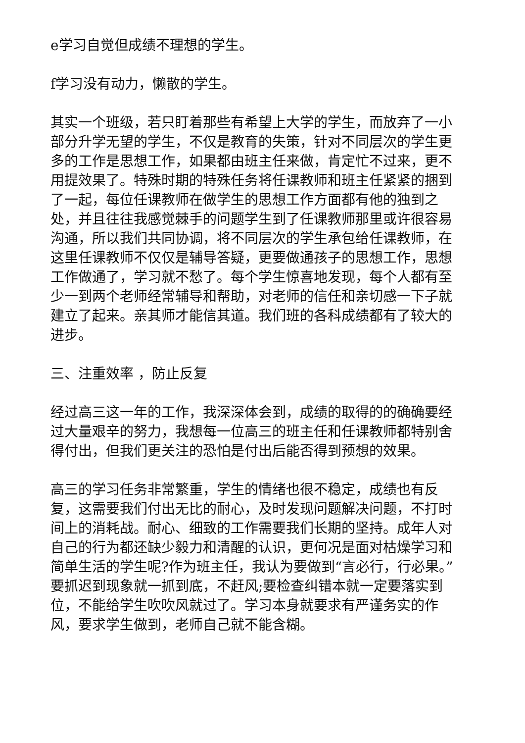e学习自觉但成绩不理想的学生。
f学习没有动力，懒散的学生。
其实一个班级，若只盯着那些有希望上大学的学生，而放弃了一小部分升学无望的学生，不仅是教育的失策，针对不同层次的学生更多的工作是思想工作，如果都由班主任来做，肯定忙不过来，更不用提效果了。特殊时期的特殊任务将任课教师和班主任紧紧的捆到了一起，每位任课教师在做学生的思想工作方面都有他的独到之处，并且往往我感觉棘手的问题学生到了任课教师那里或许很容易沟通，所以我们共同协调，将不同层次的学生承包给任课教师，在这里任课教师不仅仅是辅导答疑，更要做通孩子的思想工作，思想工作做通了，学习就不愁了。每个学生惊喜地发现，每个人都有至少一到两个老师经常辅导和帮助，对老师的信任和亲切感一下子就建立了起来。亲其师才能信其道。我们班的各科成绩都有了较大的进步。
三、注重效率 ，防止反复
经过高三这一年的工作，我深深体会到，成绩的取得的的确确要经过大量艰辛的努力，我想每一位高三的班主任和任课教师都特别舍得付出，但我们更关注的恐怕是付出后能否得到预想的效果。
高三的学习任务非常繁重，学生的情绪也很不稳定，成绩也有反复，这需要我们付出无比的耐心，及时发现问题解决问题，不打时间上的消耗战。耐心、细致的工作需要我们长期的坚持。成年人对自己的行为都还缺少毅力和清醒的认识，更何况是面对枯燥学习和简单生活的学生呢?作为班主任，我认为要做到“言必行，行必果。”要抓迟到现象就一抓到底，不赶风;要检查纠错本就一定要落实到位，不能给学生吹吹风就过了。学习本身就要求有严谨务实的作风，要求学生做到，老师自己就不能含糊。